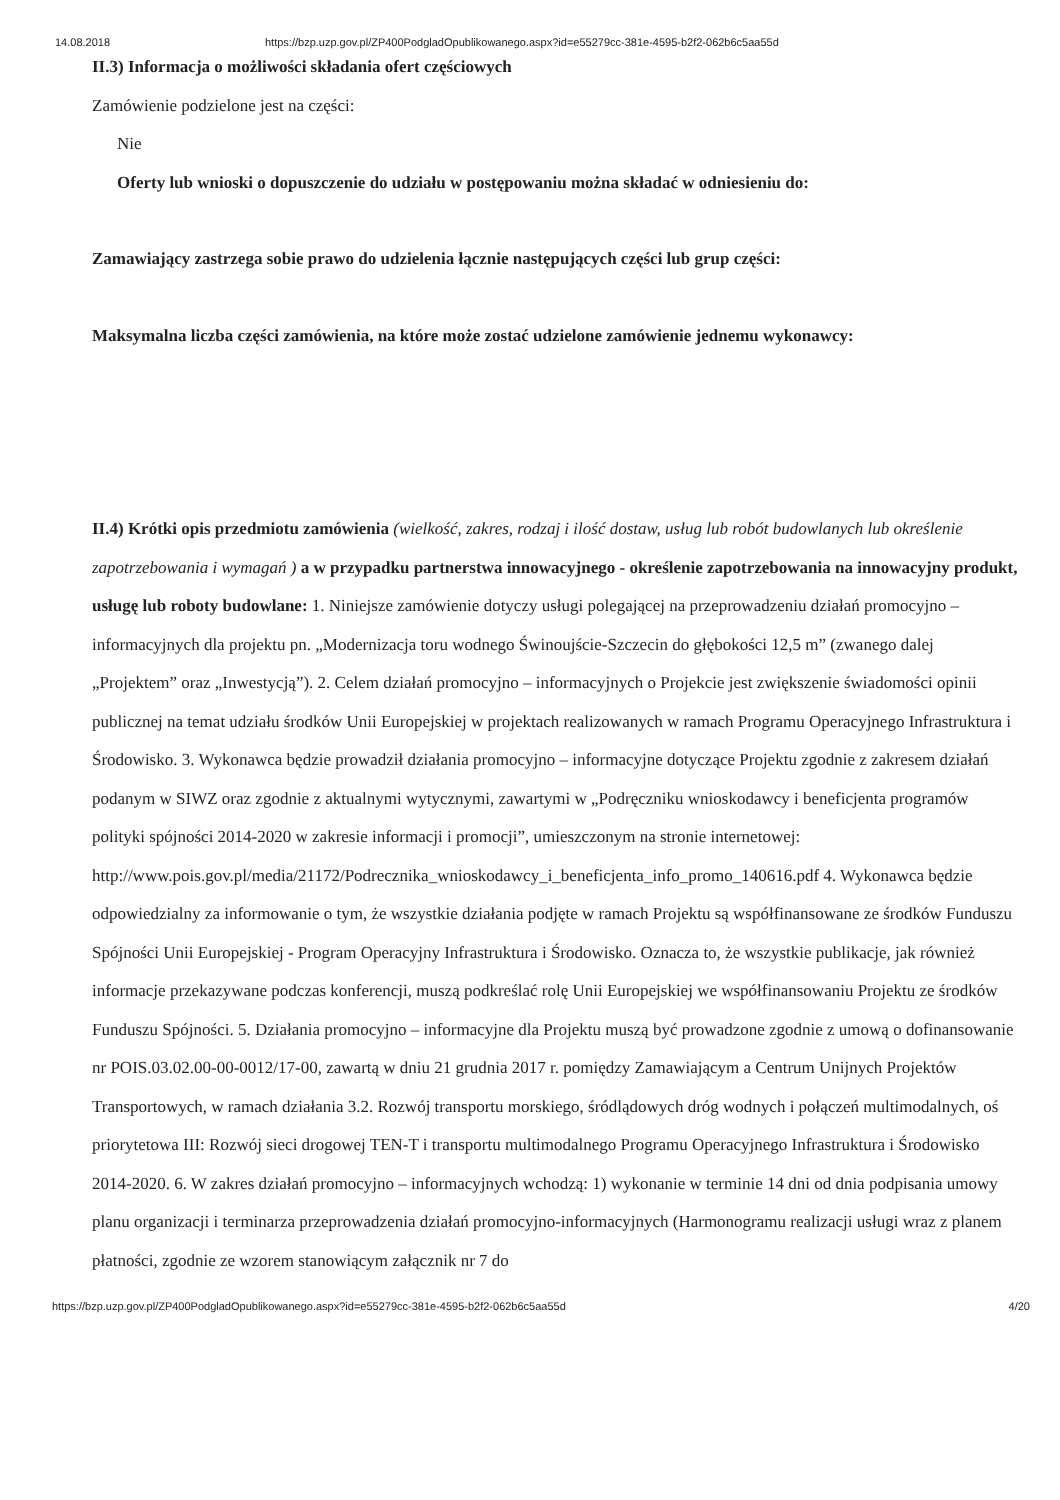14.08.2018 https://bzp.uzp.gov.pl/ZP400PodgladOpublikowanego.aspx?id=e55279cc-381e-4595-b2f2-062b6c5aa55d
II.3) Informacja o możliwości składania ofert częściowych
Zamówienie podzielone jest na części:
Nie
Oferty lub wnioski o dopuszczenie do udziału w postępowaniu można składać w odniesieniu do:
Zamawiający zastrzega sobie prawo do udzielenia łącznie następujących części lub grup części:
Maksymalna liczba części zamówienia, na które może zostać udzielone zamówienie jednemu wykonawcy:
II.4) Krótki opis przedmiotu zamówienia (wielkość, zakres, rodzaj i ilość dostaw, usług lub robót budowlanych lub określenie zapotrzebowania i wymagań ) a w przypadku partnerstwa innowacyjnego - określenie zapotrzebowania na innowacyjny produkt, usługę lub roboty budowlane: 1. Niniejsze zamówienie dotyczy usługi polegającej na przeprowadzeniu działań promocyjno – informacyjnych dla projektu pn. „Modernizacja toru wodnego Świnoujście-Szczecin do głębokości 12,5 m” (zwanego dalej „Projektem” oraz „Inwestycją”). 2. Celem działań promocyjno – informacyjnych o Projekcie jest zwiększenie świadomości opinii publicznej na temat udziału środków Unii Europejskiej w projektach realizowanych w ramach Programu Operacyjnego Infrastruktura i Środowisko. 3. Wykonawca będzie prowadził działania promocyjno – informacyjne dotyczące Projektu zgodnie z zakresem działań podanym w SIWZ oraz zgodnie z aktualnymi wytycznymi, zawartymi w „Podręczniku wnioskodawcy i beneficjenta programów polityki spójności 2014-2020 w zakresie informacji i promocji”, umieszczonym na stronie internetowej: http://www.pois.gov.pl/media/21172/Podrecznika_wnioskodawcy_i_beneficjenta_info_promo_140616.pdf 4. Wykonawca będzie odpowiedzialny za informowanie o tym, że wszystkie działania podjęte w ramach Projektu są współfinansowane ze środków Funduszu Spójności Unii Europejskiej - Program Operacyjny Infrastruktura i Środowisko. Oznacza to, że wszystkie publikacje, jak również informacje przekazywane podczas konferencji, muszą podkreślać rolę Unii Europejskiej we współfinansowaniu Projektu ze środków Funduszu Spójności. 5. Działania promocyjno – informacyjne dla Projektu muszą być prowadzone zgodnie z umową o dofinansowanie nr POIS.03.02.00-00-0012/17-00, zawartą w dniu 21 grudnia 2017 r. pomiędzy Zamawiającym a Centrum Unijnych Projektów Transportowych, w ramach działania 3.2. Rozwój transportu morskiego, śródlądowych dróg wodnych i połączeń multimodalnych, oś priorytetowa III: Rozwój sieci drogowej TEN-T i transportu multimodalnego Programu Operacyjnego Infrastruktura i Środowisko 2014-2020. 6. W zakres działań promocyjno – informacyjnych wchodzą: 1) wykonanie w terminie 14 dni od dnia podpisania umowy planu organizacji i terminarza przeprowadzenia działań promocyjno-informacyjnych (Harmonogramu realizacji usługi wraz z planem płatności, zgodnie ze wzorem stanowiącym załącznik nr 7 do
https://bzp.uzp.gov.pl/ZP400PodgladOpublikowanego.aspx?id=e55279cc-381e-4595-b2f2-062b6c5aa55d 4/20